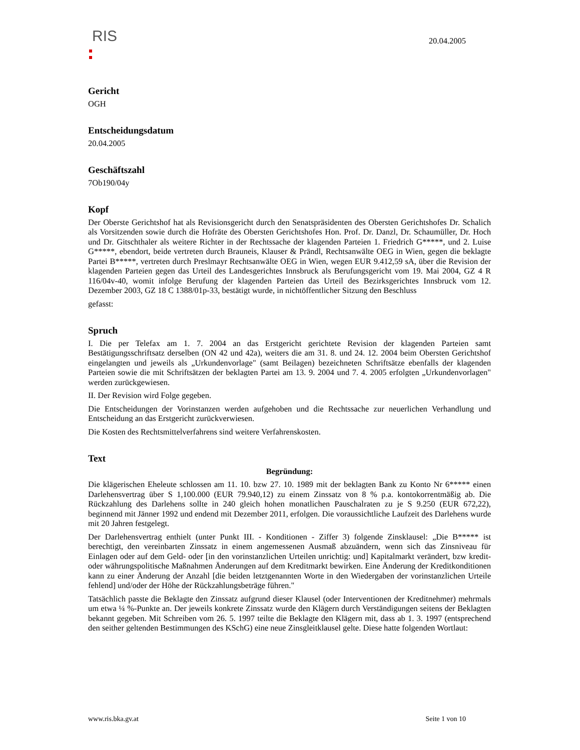RIS
20.04.2005
Gericht
OGH
Entscheidungsdatum
20.04.2005
Geschäftszahl
7Ob190/04y
Kopf
Der Oberste Gerichtshof hat als Revisionsgericht durch den Senatspräsidenten des Obersten Gerichtshofes Dr. Schalich als Vorsitzenden sowie durch die Hofräte des Obersten Gerichtshofes Hon. Prof. Dr. Danzl, Dr. Schaumüller, Dr. Hoch und Dr. Gitschthaler als weitere Richter in der Rechtssache der klagenden Parteien 1. Friedrich G*****, und 2. Luise G*****, ebendort, beide vertreten durch Brauneis, Klauser & Prändl, Rechtsanwälte OEG in Wien, gegen die beklagte Partei B*****, vertreten durch Preslmayr Rechtsanwälte OEG in Wien, wegen EUR 9.412,59 sA, über die Revision der klagenden Parteien gegen das Urteil des Landesgerichtes Innsbruck als Berufungsgericht vom 19. Mai 2004, GZ 4 R 116/04v-40, womit infolge Berufung der klagenden Parteien das Urteil des Bezirksgerichtes Innsbruck vom 12. Dezember 2003, GZ 18 C 1388/01p-33, bestätigt wurde, in nichtöffentlicher Sitzung den Beschluss
gefasst:
Spruch
I. Die per Telefax am 1. 7. 2004 an das Erstgericht gerichtete Revision der klagenden Parteien samt Bestätigungsschriftsatz derselben (ON 42 und 42a), weiters die am 31. 8. und 24. 12. 2004 beim Obersten Gerichtshof eingelangten und jeweils als „Urkundenvorlage" (samt Beilagen) bezeichneten Schriftsätze ebenfalls der klagenden Parteien sowie die mit Schriftsätzen der beklagten Partei am 13. 9. 2004 und 7. 4. 2005 erfolgten „Urkundenvorlagen" werden zurückgewiesen.
II. Der Revision wird Folge gegeben.
Die Entscheidungen der Vorinstanzen werden aufgehoben und die Rechtssache zur neuerlichen Verhandlung und Entscheidung an das Erstgericht zurückverwiesen.
Die Kosten des Rechtsmittelverfahrens sind weitere Verfahrenskosten.
Text
Begründung:
Die klägerischen Eheleute schlossen am 11. 10. bzw 27. 10. 1989 mit der beklagten Bank zu Konto Nr 6***** einen Darlehensvertrag über S 1,100.000 (EUR 79.940,12) zu einem Zinssatz von 8 % p.a. kontokorrentmäßig ab. Die Rückzahlung des Darlehens sollte in 240 gleich hohen monatlichen Pauschalraten zu je S 9.250 (EUR 672,22), beginnend mit Jänner 1992 und endend mit Dezember 2011, erfolgen. Die voraussichtliche Laufzeit des Darlehens wurde mit 20 Jahren festgelegt.
Der Darlehensvertrag enthielt (unter Punkt III. - Konditionen - Ziffer 3) folgende Zinsklausel: „Die B***** ist berechtigt, den vereinbarten Zinssatz in einem angemessenen Ausmaß abzuändern, wenn sich das Zinsniveau für Einlagen oder auf dem Geld- oder [in den vorinstanzlichen Urteilen unrichtig: und] Kapitalmarkt verändert, bzw kredit- oder währungspolitische Maßnahmen Änderungen auf dem Kreditmarkt bewirken. Eine Änderung der Kreditkonditionen kann zu einer Änderung der Anzahl [die beiden letztgenannten Worte in den Wiedergaben der vorinstanzlichen Urteile fehlend] und/oder der Höhe der Rückzahlungsbeträge führen."
Tatsächlich passte die Beklagte den Zinssatz aufgrund dieser Klausel (oder Interventionen der Kreditnehmer) mehrmals um etwa ¼ %-Punkte an. Der jeweils konkrete Zinssatz wurde den Klägern durch Verständigungen seitens der Beklagten bekannt gegeben. Mit Schreiben vom 26. 5. 1997 teilte die Beklagte den Klägern mit, dass ab 1. 3. 1997 (entsprechend den seither geltenden Bestimmungen des KSchG) eine neue Zinsgleitklausel gelte. Diese hatte folgenden Wortlaut:
www.ris.bka.gv.at Seite 1 von 10